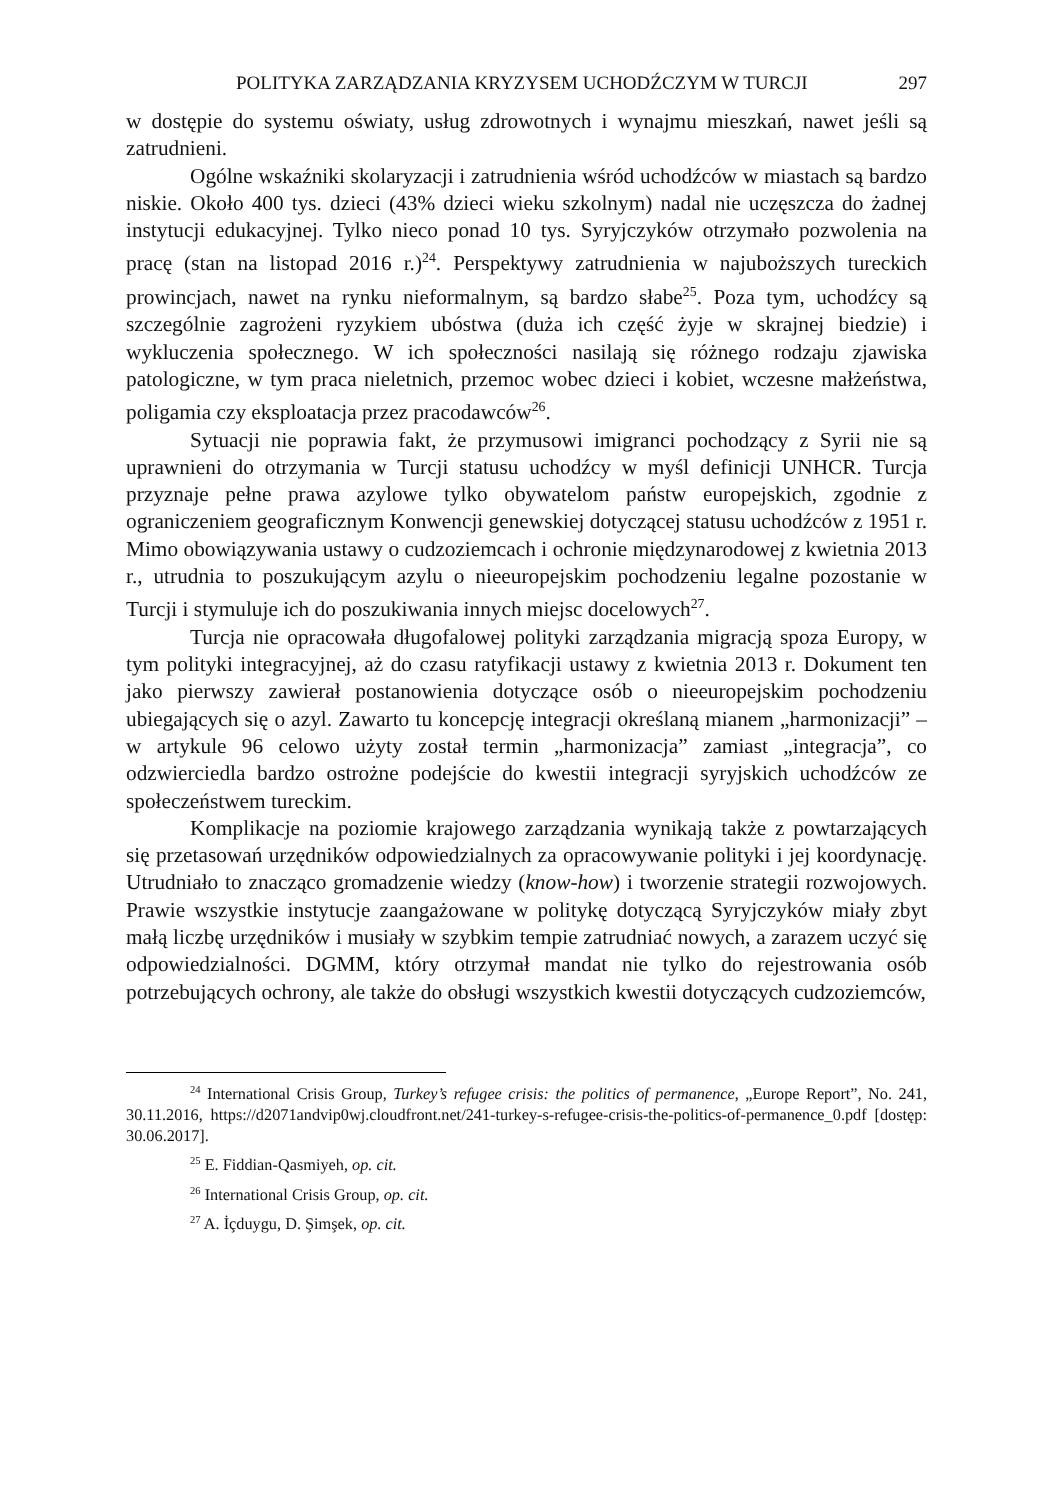POLITYKA ZARZĄDZANIA KRYZYSEM UCHODŹCZYM W TURCJI 297
w dostępie do systemu oświaty, usług zdrowotnych i wynajmu mieszkań, nawet jeśli są zatrudnieni.
Ogólne wskaźniki skolaryzacji i zatrudnienia wśród uchodźców w miastach są bardzo niskie. Około 400 tys. dzieci (43% dzieci wieku szkolnym) nadal nie uczęszcza do żadnej instytucji edukacyjnej. Tylko nieco ponad 10 tys. Syryjczyków otrzymało pozwolenia na pracę (stan na listopad 2016 r.)<sup>24</sup>. Perspektywy zatrudnienia w najuboższych tureckich prowincjach, nawet na rynku nieformalnym, są bardzo słabe<sup>25</sup>. Poza tym, uchodźcy są szczególnie zagrożeni ryzykiem ubóstwa (duża ich część żyje w skrajnej biedzie) i wykluczenia społecznego. W ich społeczności nasilają się różnego rodzaju zjawiska patologiczne, w tym praca nieletnich, przemoc wobec dzieci i kobiet, wczesne małżeństwa, poligamia czy eksploatacja przez pracodawców<sup>26</sup>.
Sytuacji nie poprawia fakt, że przymusowi imigranci pochodzący z Syrii nie są uprawnieni do otrzymania w Turcji statusu uchodźcy w myśl definicji UNHCR. Turcja przyznaje pełne prawa azylowe tylko obywatelom państw europejskich, zgodnie z ograniczeniem geograficznym Konwencji genewskiej dotyczącej statusu uchodźców z 1951 r. Mimo obowiązywania ustawy o cudzoziemcach i ochronie międzynarodowej z kwietnia 2013 r., utrudnia to poszukującym azylu o nieeuropejskim pochodzeniu legalne pozostanie w Turcji i stymuluje ich do poszukiwania innych miejsc docelowych<sup>27</sup>.
Turcja nie opracowała długofalowej polityki zarządzania migracją spoza Europy, w tym polityki integracyjnej, aż do czasu ratyfikacji ustawy z kwietnia 2013 r. Dokument ten jako pierwszy zawierał postanowienia dotyczące osób o nieeuropejskim pochodzeniu ubiegających się o azyl. Zawarto tu koncepcję integracji określaną mianem „harmonizacji” – w artykule 96 celowo użyty został termin „harmonizacja” zamiast „integracja”, co odzwierciedla bardzo ostrożne podejście do kwestii integracji syryjskich uchodźców ze społeczeństwem tureckim.
Komplikacje na poziomie krajowego zarządzania wynikają także z powtarzających się przetasowań urzędników odpowiedzialnych za opracowywanie polityki i jej koordynację. Utrudniało to znacząco gromadzenie wiedzy (know-how) i tworzenie strategii rozwojowych. Prawie wszystkie instytucje zaangażowane w politykę dotyczącą Syryjczyków miały zbyt małą liczbę urzędników i musiały w szybkim tempie zatrudniać nowych, a zarazem uczyć się odpowiedzialności. DGMM, który otrzymał mandat nie tylko do rejestrowania osób potrzebujących ochrony, ale także do obsługi wszystkich kwestii dotyczących cudzoziemców,
<sup>24</sup> International Crisis Group, Turkey’s refugee crisis: the politics of permanence, „Europe Report”, No. 241, 30.11.2016, https://d2071andvip0wj.cloudfront.net/241-turkey-s-refugee-crisis-the-politics-of-permanence_0.pdf [dostęp: 30.06.2017].
<sup>25</sup> E. Fiddian-Qasmiyeh, op. cit.
<sup>26</sup> International Crisis Group, op. cit.
<sup>27</sup> A. İçduygu, D. Şimşek, op. cit.